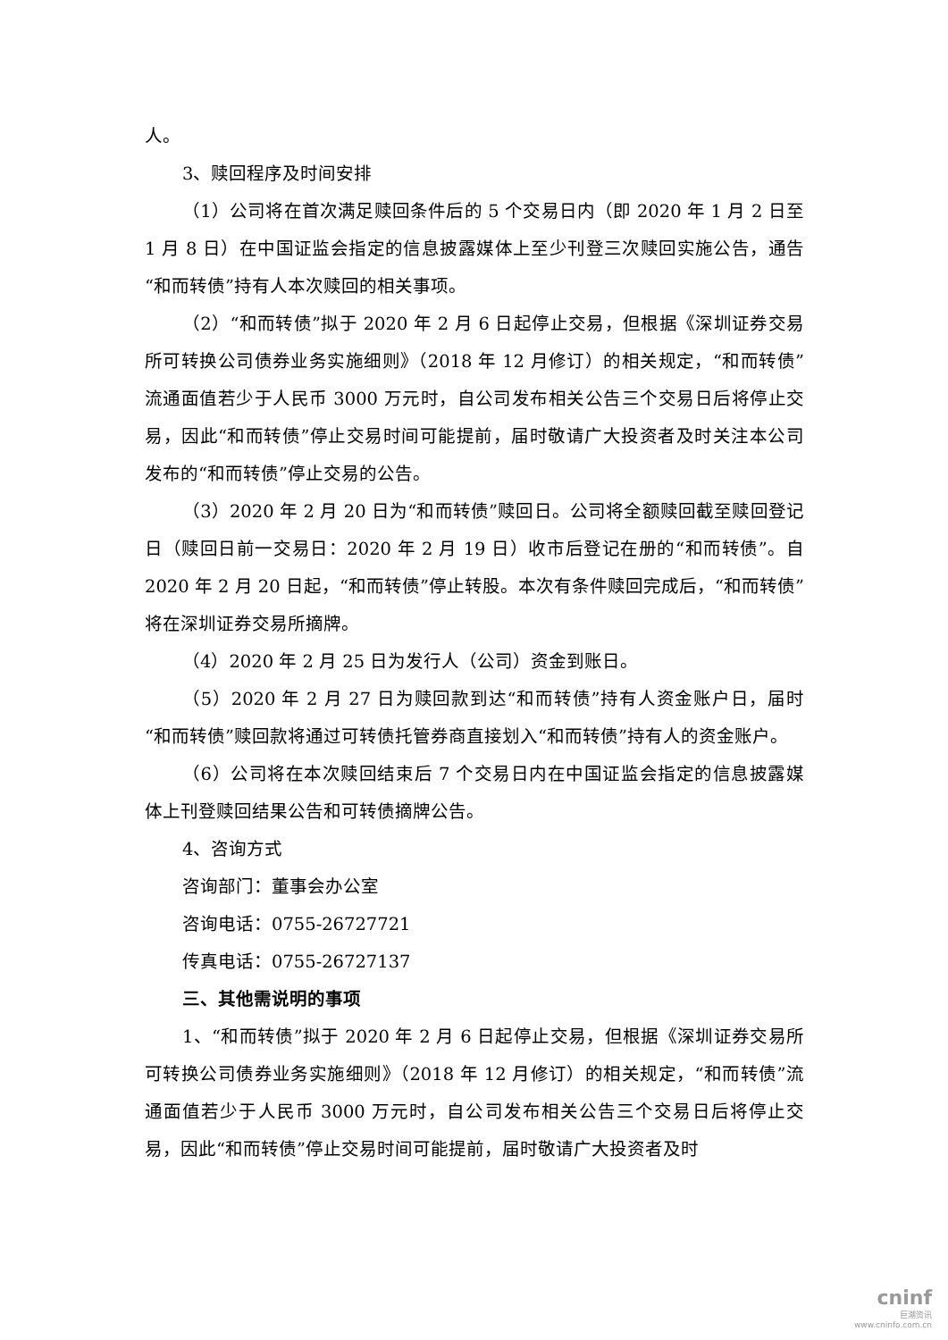人。
3、赎回程序及时间安排
（1）公司将在首次满足赎回条件后的 5 个交易日内（即 2020 年 1 月 2 日至 1 月 8 日）在中国证监会指定的信息披露媒体上至少刊登三次赎回实施公告，通告“和而转债”持有人本次赎回的相关事项。
（2）“和而转债”拟于 2020 年 2 月 6 日起停止交易，但根据《深圳证券交易所可转换公司债券业务实施细则》（2018 年 12 月修订）的相关规定，“和而转债”流通面值若少于人民币 3000 万元时，自公司发布相关公告三个交易日后将停止交易，因此“和而转债”停止交易时间可能提前，届时敬请广大投资者及时关注本公司发布的“和而转债”停止交易的公告。
（3）2020 年 2 月 20 日为“和而转债”赎回日。公司将全额赎回截至赎回登记日（赎回日前一交易日：2020 年 2 月 19 日）收市后登记在册的“和而转债”。自 2020 年 2 月 20 日起，“和而转债”停止转股。本次有条件赎回完成后，“和而转债”将在深圳证券交易所摘牌。
（4）2020 年 2 月 25 日为发行人（公司）资金到账日。
（5）2020 年 2 月 27 日为赎回款到达“和而转债”持有人资金账户日，届时“和而转债”赎回款将通过可转债托管券商直接划入“和而转债”持有人的资金账户。
（6）公司将在本次赎回结束后 7 个交易日内在中国证监会指定的信息披露媒体上刊登赎回结果公告和可转债摘牌公告。
4、咨询方式
咨询部门：董事会办公室
咨询电话：0755-26727721
传真电话：0755-26727137
三、其他需说明的事项
1、“和而转债”拟于 2020 年 2 月 6 日起停止交易，但根据《深圳证券交易所可转换公司债券业务实施细则》（2018 年 12 月修订）的相关规定，“和而转债”流通面值若少于人民币 3000 万元时，自公司发布相关公告三个交易日后将停止交易，因此“和而转债”停止交易时间可能提前，届时敬请广大投资者及时
cninf
巨潮资讯
www.cninfo.com.cn